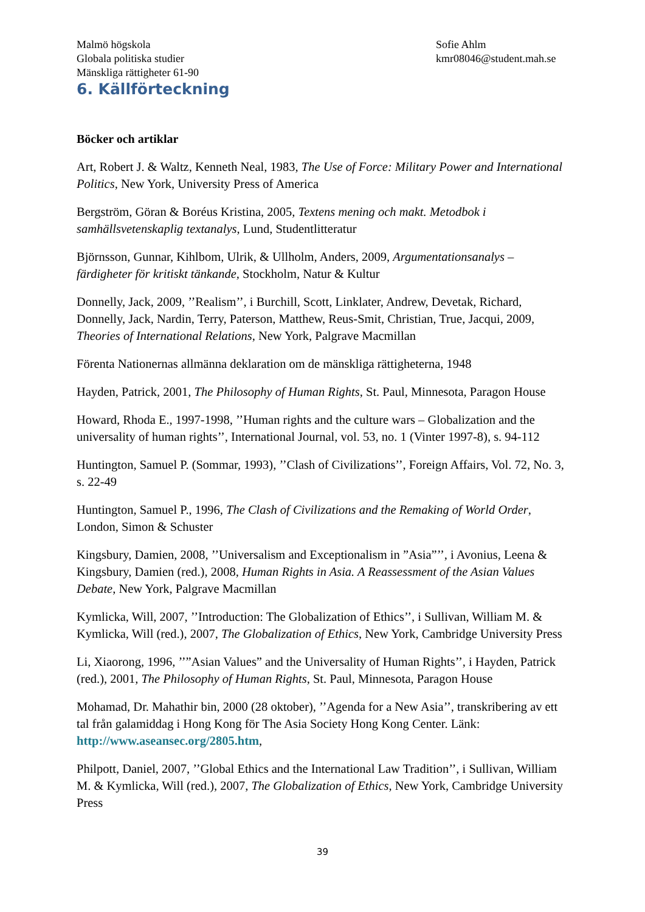Malmö högskola
Globala politiska studier
Mänskliga rättigheter 61-90
Sofie Ahlm
kmr08046@student.mah.se
6. Källförteckning
Böcker och artiklar
Art, Robert J. & Waltz, Kenneth Neal, 1983, The Use of Force: Military Power and International Politics, New York, University Press of America
Bergström, Göran & Boréus Kristina, 2005, Textens mening och makt. Metodbok i samhällsvetenskaplig textanalys, Lund, Studentlitteratur
Björnsson, Gunnar, Kihlbom, Ulrik, & Ullholm, Anders, 2009, Argumentationsanalys – färdigheter för kritiskt tänkande, Stockholm, Natur & Kultur
Donnelly, Jack, 2009, ’’Realism’’, i Burchill, Scott, Linklater, Andrew, Devetak, Richard, Donnelly, Jack, Nardin, Terry, Paterson, Matthew, Reus-Smit, Christian, True, Jacqui, 2009, Theories of International Relations, New York, Palgrave Macmillan
Förenta Nationernas allmänna deklaration om de mänskliga rättigheterna, 1948
Hayden, Patrick, 2001, The Philosophy of Human Rights, St. Paul, Minnesota, Paragon House
Howard, Rhoda E., 1997-1998, ’’Human rights and the culture wars – Globalization and the universality of human rights’’, International Journal, vol. 53, no. 1 (Vinter 1997-8), s. 94-112
Huntington, Samuel P. (Sommar, 1993), ’’Clash of Civilizations’’, Foreign Affairs, Vol. 72, No. 3, s. 22-49
Huntington, Samuel P., 1996, The Clash of Civilizations and the Remaking of World Order, London, Simon & Schuster
Kingsbury, Damien, 2008, ’’Universalism and Exceptionalism in ”Asia”’’, i Avonius, Leena & Kingsbury, Damien (red.), 2008, Human Rights in Asia. A Reassessment of the Asian Values Debate, New York, Palgrave Macmillan
Kymlicka, Will, 2007, ’’Introduction: The Globalization of Ethics’’, i Sullivan, William M. & Kymlicka, Will (red.), 2007, The Globalization of Ethics, New York, Cambridge University Press
Li, Xiaorong, 1996, ’’”Asian Values” and the Universality of Human Rights’’, i Hayden, Patrick (red.), 2001, The Philosophy of Human Rights, St. Paul, Minnesota, Paragon House
Mohamad, Dr. Mahathir bin, 2000 (28 oktober), ’’Agenda for a New Asia’’, transkribering av ett tal från galamiddag i Hong Kong för The Asia Society Hong Kong Center. Länk: http://www.aseansec.org/2805.htm,
Philpott, Daniel, 2007, ’’Global Ethics and the International Law Tradition’’, i Sullivan, William M. & Kymlicka, Will (red.), 2007, The Globalization of Ethics, New York, Cambridge University Press
39